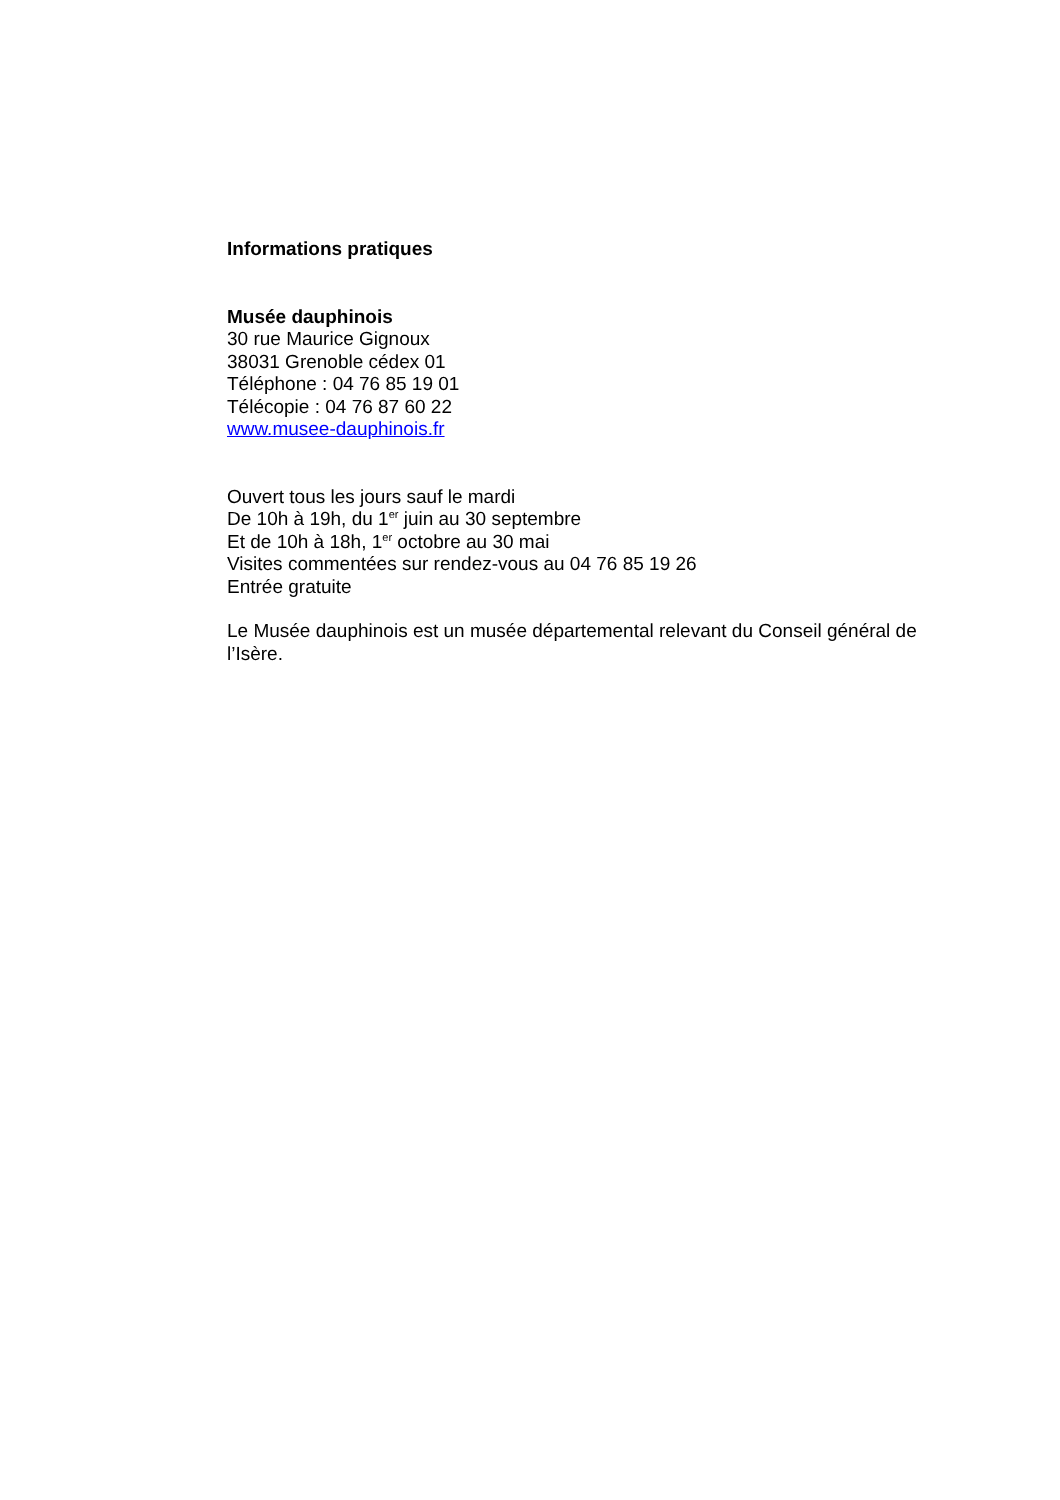Informations pratiques
Musée dauphinois
30 rue Maurice Gignoux
38031 Grenoble cédex 01
Téléphone : 04 76 85 19 01
Télécopie : 04 76 87 60 22
www.musee-dauphinois.fr
Ouvert tous les jours sauf le mardi
De 10h à 19h, du 1<sup>er</sup> juin au 30 septembre
Et de 10h à 18h, 1<sup>er</sup> octobre au 30 mai
Visites commentées sur rendez-vous au 04 76 85 19 26
Entrée gratuite
Le Musée dauphinois est un musée départemental relevant du Conseil général de l’Isère.